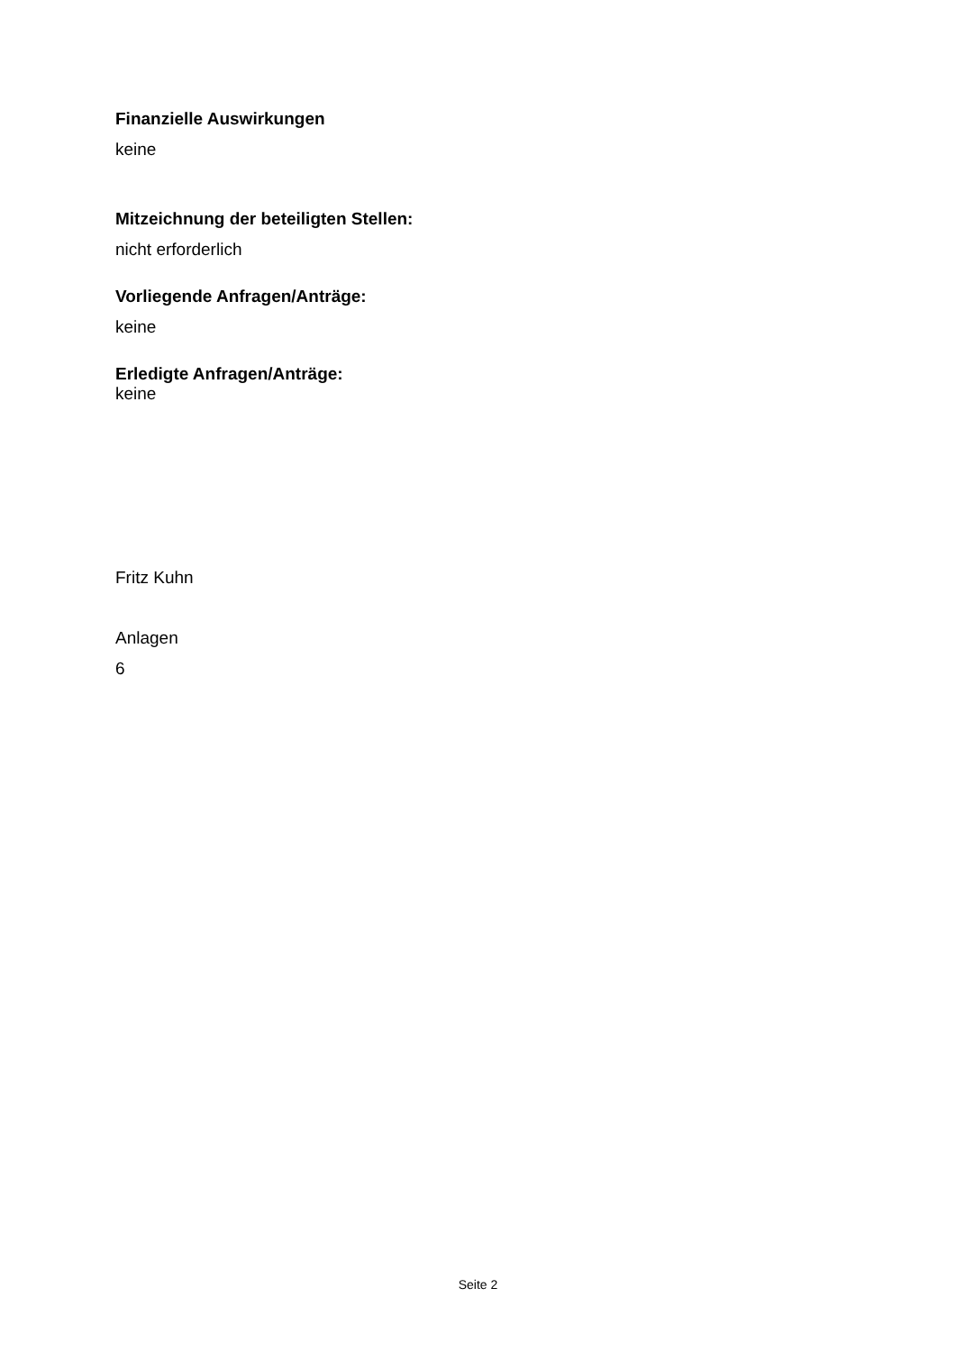Finanzielle Auswirkungen
keine
Mitzeichnung der beteiligten Stellen:
nicht erforderlich
Vorliegende Anfragen/Anträge:
keine
Erledigte Anfragen/Anträge:
keine
Fritz Kuhn
Anlagen
6
Seite 2